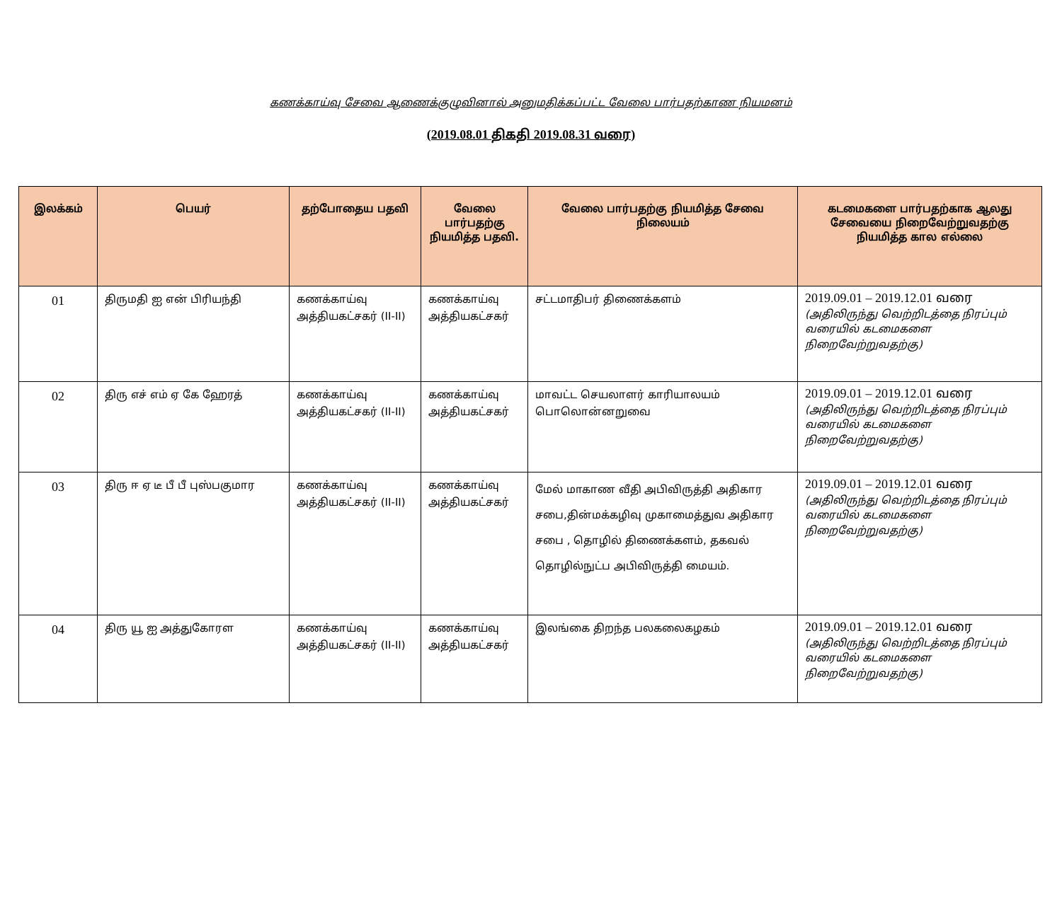கணக்காய்வு சேவை ஆணைக்குழுவினால் அனுமதிக்கப்பட்ட வேலை பார்பதற்காண நியமனம்
(2019.08.01 திகதி 2019.08.31 வரை)
| இலக்கம் | பெயர் | தற்போதைய பதவி | வேலை பார்பதற்கு நியமித்த பதவி. | வேலை பார்பதற்கு நியமித்த சேவை நிலையம் | கடமைகளை பார்பதற்காக ஆலது சேவையை நிறைவேற்றுவதற்கு நியமித்த கால எல்லை |
| --- | --- | --- | --- | --- | --- |
| 01 | திருமதி ஐ என் பிரியந்தி | கணக்காய்வு அத்தியகட்சகர் (II-II) | கணக்காய்வு அத்தியகட்சகர் | சட்டமாதிபர் திணைக்களம் | 2019.09.01 – 2019.12.01 வரை (அதிலிருந்து வெற்றிடத்தை நிரப்பும் வரையில் கடமைகளை நிறைவேற்றுவதற்கு) |
| 02 | திரு எச் எம் ஏ கே ஹேரத் | கணக்காய்வு அத்தியகட்சகர் (II-II) | கணக்காய்வு அத்தியகட்சகர் | மாவட்ட செயலாளர் காரியாலயம் பொலொன்னறுவை | 2019.09.01 – 2019.12.01 வரை (அதிலிருந்து வெற்றிடத்தை நிரப்பும் வரையில் கடமைகளை நிறைவேற்றுவதற்கு) |
| 03 | திரு ஈ ஏ டீ பீ பீ புஸ்பகுமார | கணக்காய்வு அத்தியகட்சகர் (II-II) | கணக்காய்வு அத்தியகட்சகர் | மேல் மாகாண வீதி அபிவிருத்தி அதிகார சபை,தின்மக்கழிவு முகாமைத்துவ அதிகார சபை , தொழில் திணைக்களம், தகவல் தொழில்நுட்ப அபிவிருத்தி மையம். | 2019.09.01 – 2019.12.01 வரை (அதிலிருந்து வெற்றிடத்தை நிரப்பும் வரையில் கடமைகளை நிறைவேற்றுவதற்கு) |
| 04 | திரு யூ ஐ அத்துகோரள | கணக்காய்வு அத்தியகட்சகர் (II-II) | கணக்காய்வு அத்தியகட்சகர் | இலங்கை திறந்த பலகலைகழகம் | 2019.09.01 – 2019.12.01 வரை (அதிலிருந்து வெற்றிடத்தை நிரப்பும் வரையில் கடமைகளை நிறைவேற்றுவதற்கு) |